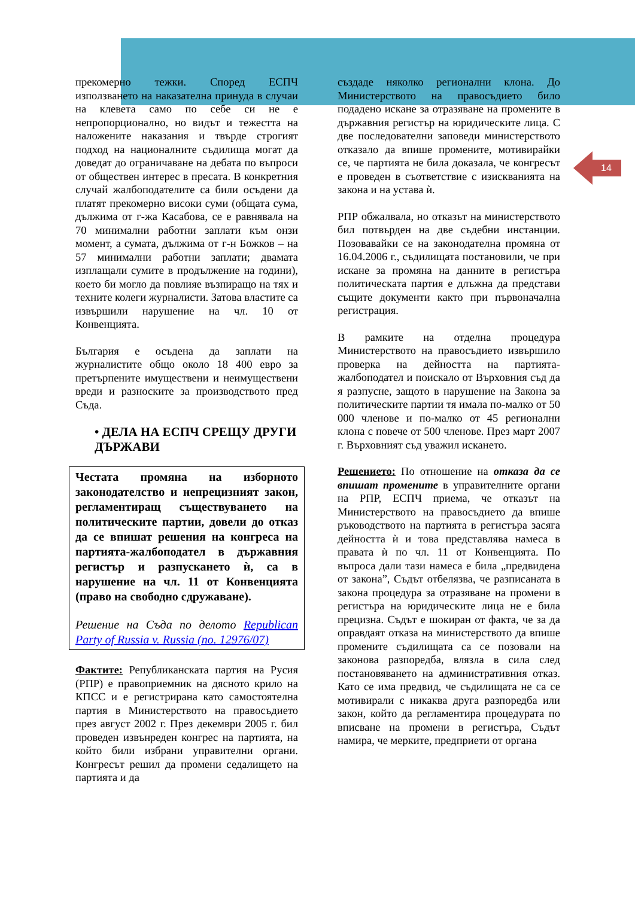14
прекомерно тежки. Според ЕСПЧ използването на наказателна принуда в случаи на клевета само по себе си не е непропорционално, но видът и тежестта на наложените наказания и твърде строгият подход на националните съдилища могат да доведат до ограничаване на дебата по въпроси от обществен интерес в пресата. В конкретния случай жалбоподателите са били осъдени да платят прекомерно високи суми (общата сума, дължима от г-жа Касабова, се е равнявала на 70 минимални работни заплати към онзи момент, а сумата, дължима от г-н Божков – на 57 минимални работни заплати; двамата изплащали сумите в продължение на години), което би могло да повлияе възпиращо на тях и техните колеги журналисти. Затова властите са извършили нарушение на чл. 10 от Конвенцията.
България е осъдена да заплати на журналистите общо около 18 400 евро за претърпените имуществени и неимуществени вреди и разноските за производството пред Съда.
• ДЕЛА НА ЕСПЧ СРЕЩУ ДРУГИ ДЪРЖАВИ
Честата промяна на изборното законодателство и непрецизният закон, регламентиращ съществуването на политическите партии, довели до отказ да се впишат решения на конгреса на партията-жалбоподател в държавния регистър и разпускането ѝ, са в нарушение на чл. 11 от Конвенцията (право на свободно сдружаване).
Решение на Съда по делото Republican Party of Russia v. Russia (no. 12976/07)
Фактите: Републиканската партия на Русия (РПР) е правоприемник на дясното крило на КПСС и е регистрирана като самостоятелна партия в Министерството на правосъдието през август 2002 г. През декември 2005 г. бил проведен извънреден конгрес на партията, на който били избрани управителни органи. Конгресът решил да промени седалището на партията и да
създаде няколко регионални клона. До Министерството на правосъдието било подадено искане за отразяване на промените в държавния регистър на юридическите лица. С две последователни заповеди министерството отказало да впише промените, мотивирайки се, че партията не била доказала, че конгресът е проведен в съответствие с изискванията на закона и на устава ѝ.
РПР обжалвала, но отказът на министерството бил потвърден на две съдебни инстанции. Позовавайки се на законодателна промяна от 16.04.2006 г., съдилищата постановили, че при искане за промяна на данните в регистъра политическата партия е длъжна да представи същите документи както при първоначална регистрация.
В рамките на отделна процедура Министерството на правосъдието извършило проверка на дейността на партията-жалбоподател и поискало от Върховния съд да я разпусне, защото в нарушение на Закона за политическите партии тя имала по-малко от 50 000 членове и по-малко от 45 регионални клона с повече от 500 членове. През март 2007 г. Върховният съд уважил искането.
Решението: По отношение на отказа да се впишат промените в управителните органи на РПР, ЕСПЧ приема, че отказът на Министерството на правосъдието да впише ръководството на партията в регистъра засяга дейността ѝ и това представлява намеса в правата ѝ по чл. 11 от Конвенцията. По въпроса дали тази намеса е била „предвидена от закона”, Съдът отбелязва, че разписаната в закона процедура за отразяване на промени в регистъра на юридическите лица не е била прецизна. Съдът е шокиран от факта, че за да оправдаят отказа на министерството да впише промените съдилищата са се позовали на законова разпоредба, влязла в сила след постановяването на административния отказ. Като се има предвид, че съдилищата не са се мотивирали с никаква друга разпоредба или закон, който да регламентира процедурата по вписване на промени в регистъра, Съдът намира, че мерките, предприети от органа